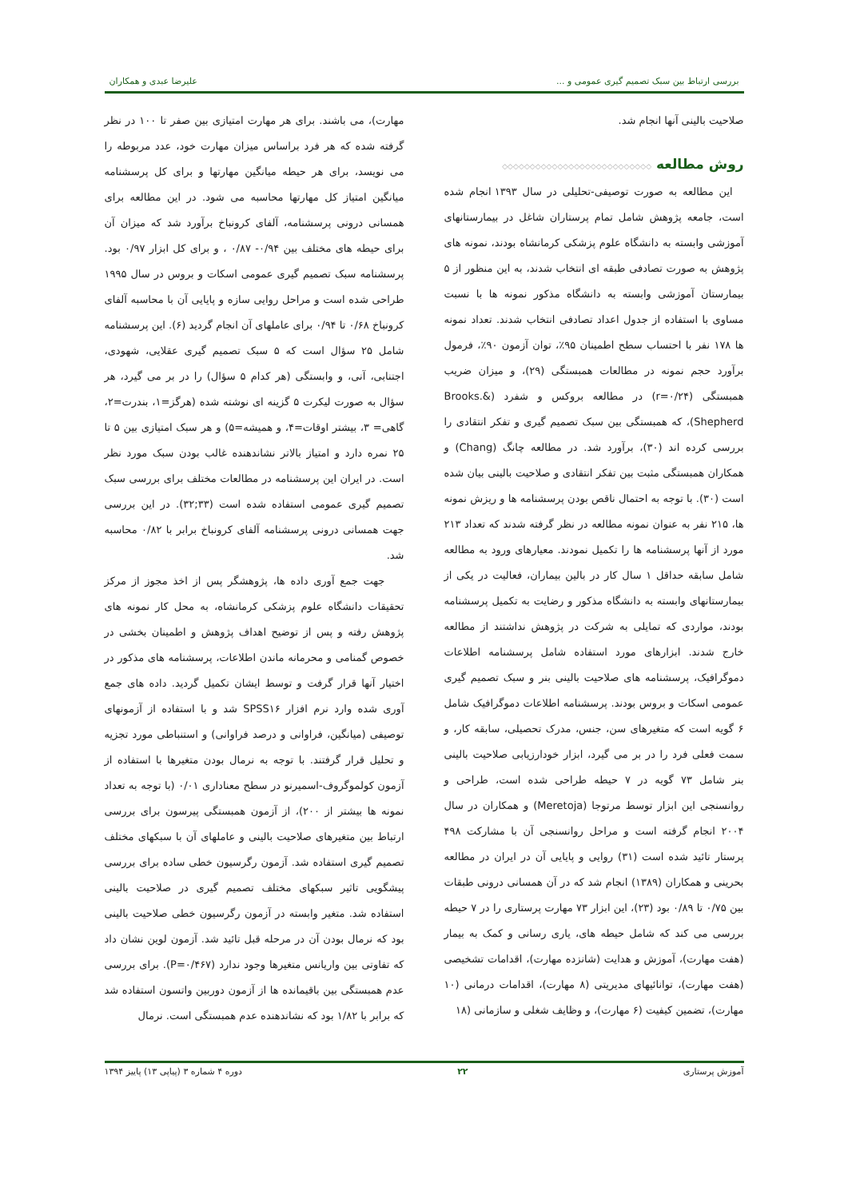بررسی ارتباط بین سبک تصمیم گیری عمومی و ... علیرضا عبدی و همکاران
صلاحیت بالینی آنها انجام شد.
روش مطالعه ◇◇◇◇◇◇◇◇◇◇◇◇◇◇◇◇◇◇◇◇◇◇◇◇◇◇◇
این مطالعه به صورت توصیفی-تحلیلی در سال ۱۳۹۳ انجام شده است، جامعه پژوهش شامل تمام پرستاران شاغل در بیمارستانهای آموزشی وابسته به دانشگاه علوم پزشکی کرمانشاه بودند، نمونه های پژوهش به صورت تصادفی طبقه ای انتخاب شدند، به این منظور از ۵ بیمارستان آموزشی وابسته به دانشگاه مذکور نمونه ها با نسبت مساوی با استفاده از جدول اعداد تصادفی انتخاب شدند. تعداد نمونه ها ۱۷۸ نفر با احتساب سطح اطمینان ۹۵٪، توان آزمون ۹۰٪، فرمول برآورد حجم نمونه در مطالعات همبستگی (۲۹)، و میزان ضریب همبستگی (r=۰/۲۴) در مطالعه بروکس و شفرد (Brooks.& Shepherd)، که همبستگی بین سبک تصمیم گیری و تفکر انتقادی را بررسی کرده اند (۳۰)، برآورد شد. در مطالعه چانگ (Chang) و همکاران همبستگی مثبت بین تفکر انتقادی و صلاحیت بالینی بیان شده است (۳۰). با توجه به احتمال ناقص بودن پرسشنامه ها و ریزش نمونه ها، ۲۱۵ نفر به عنوان نمونه مطالعه در نظر گرفته شدند که تعداد ۲۱۳ مورد از آنها پرسشنامه ها را تکمیل نمودند. معیارهای ورود به مطالعه شامل سابقه حداقل ۱ سال کار در بالین بیماران، فعالیت در یکی از بیمارستانهای وابسته به دانشگاه مذکور و رضایت به تکمیل پرسشنامه بودند، مواردی که تمایلی به شرکت در پژوهش نداشتند از مطالعه خارج شدند. ابزارهای مورد استفاده شامل پرسشنامه اطلاعات دموگرافیک، پرسشنامه های صلاحیت بالینی بنر و سبک تصمیم گیری عمومی اسکات و بروس بودند. پرسشنامه اطلاعات دموگرافیک شامل ۶ گویه است که متغیرهای سن، جنس، مدرک تحصیلی، سابقه کار، و سمت فعلی فرد را در بر می گیرد، ابزار خودارزیابی صلاحیت بالینی بنر شامل ۷۳ گویه در ۷ حیطه طراحی شده است، طراحی و روانسنجی این ابزار توسط مرتوجا (Meretoja) و همکاران در سال ۲۰۰۴ انجام گرفته است و مراحل روانسنجی آن با مشارکت ۴۹۸ پرستار تائید شده است (۳۱) روایی و پایایی آن در ایران در مطالعه بحرینی و همکاران (۱۳۸۹) انجام شد که در آن همسانی درونی طبقات بین ۰/۷۵ تا ۰/۸۹ بود (۲۳)، این ابزار ۷۳ مهارت پرستاری را در ۷ حیطه بررسی می کند که شامل حیطه های، یاری رسانی و کمک به بیمار (هفت مهارت)، آموزش و هدایت (شانزده مهارت)، اقدامات تشخیصی (هفت مهارت)، توانائیهای مدیریتی (۸ مهارت)، اقدامات درمانی (۱۰ مهارت)، تضمین کیفیت (۶ مهارت)، و وظایف شغلی و سازمانی (۱۸
مهارت)، می باشند. برای هر مهارت امتیازی بین صفر تا ۱۰۰ در نظر گرفته شده که هر فرد براساس میزان مهارت خود، عدد مربوطه را می نویسد، برای هر حیطه میانگین مهارتها و برای کل پرسشنامه میانگین امتیاز کل مهارتها محاسبه می شود. در این مطالعه برای همسانی درونی پرسشنامه، آلفای کرونباخ برآورد شد که میزان آن برای حیطه های مختلف بین ۰/۹۴- ۰/۸۷ ، و برای کل ابزار ۰/۹۷ بود. پرسشنامه سبک تصمیم گیری عمومی اسکات و بروس در سال ۱۹۹۵ طراحی شده است و مراحل روایی سازه و پایایی آن با محاسبه آلفای کرونباخ ۰/۶۸ تا ۰/۹۴ برای عاملهای آن انجام گردید (۶). این پرسشنامه شامل ۲۵ سؤال است که ۵ سبک تصمیم گیری عقلایی، شهودی، اجتنابی، آنی، و وابستگی (هر کدام ۵ سؤال) را در بر می گیرد، هر سؤال به صورت لیکرت ۵ گزینه ای نوشته شده (هرگز=۱، بندرت=۲، گاهی= ۳، بیشتر اوقات=۴، و همیشه=۵) و هر سبک امتیازی بین ۵ تا ۲۵ نمره دارد و امتیاز بالاتر نشاندهنده غالب بودن سبک مورد نظر است. در ایران این پرسشنامه در مطالعات مختلف برای بررسی سبک تصمیم گیری عمومی استفاده شده است (۳۳;۳۲). در این بررسی جهت همسانی درونی پرسشنامه آلفای کرونباخ برابر با ۰/۸۲ محاسبه شد.
جهت جمع آوری داده ها، پژوهشگر پس از اخذ مجوز از مرکز تحقیقات دانشگاه علوم پزشکی کرمانشاه، به محل کار نمونه های پژوهش رفته و پس از توضیح اهداف پژوهش و اطمینان بخشی در خصوص گمنامی و محرمانه ماندن اطلاعات، پرسشنامه های مذکور در اختیار آنها قرار گرفت و توسط ایشان تکمیل گردید. داده های جمع آوری شده وارد نرم افزار SPSS۱۶ شد و با استفاده از آزمونهای توصیفی (میانگین، فراوانی و درصد فراوانی) و استنباطی مورد تجزیه و تحلیل قرار گرفتند. با توجه به نرمال بودن متغیرها با استفاده از آزمون کولموگروف-اسمیرنو در سطح معناداری ۰/۰۱ (با توجه به تعداد نمونه ها بیشتر از ۲۰۰)، از آزمون همبستگی پیرسون برای بررسی ارتباط بین متغیرهای صلاحیت بالینی و عاملهای آن با سبکهای مختلف تصمیم گیری استفاده شد. آزمون رگرسیون خطی ساده برای بررسی پیشگویی تاثیر سبکهای مختلف تصمیم گیری در صلاحیت بالینی استفاده شد. متغیر وابسته در آزمون رگرسیون خطی صلاحیت بالینی بود که نرمال بودن آن در مرحله قبل تائید شد. آزمون لوین نشان داد که تفاوتی بین واریانس متغیرها وجود ندارد (P=۰/۴۶۷). برای بررسی عدم همبستگی بین باقیمانده ها از آزمون دوربین واتسون استفاده شد که برابر با ۱/۸۲ بود که نشاندهنده عدم همبستگی است. نرمال
آموزش پرستاری ۲۲ دوره ۴ شماره ۳ (پیاپی ۱۳) پاییز ۱۳۹۴